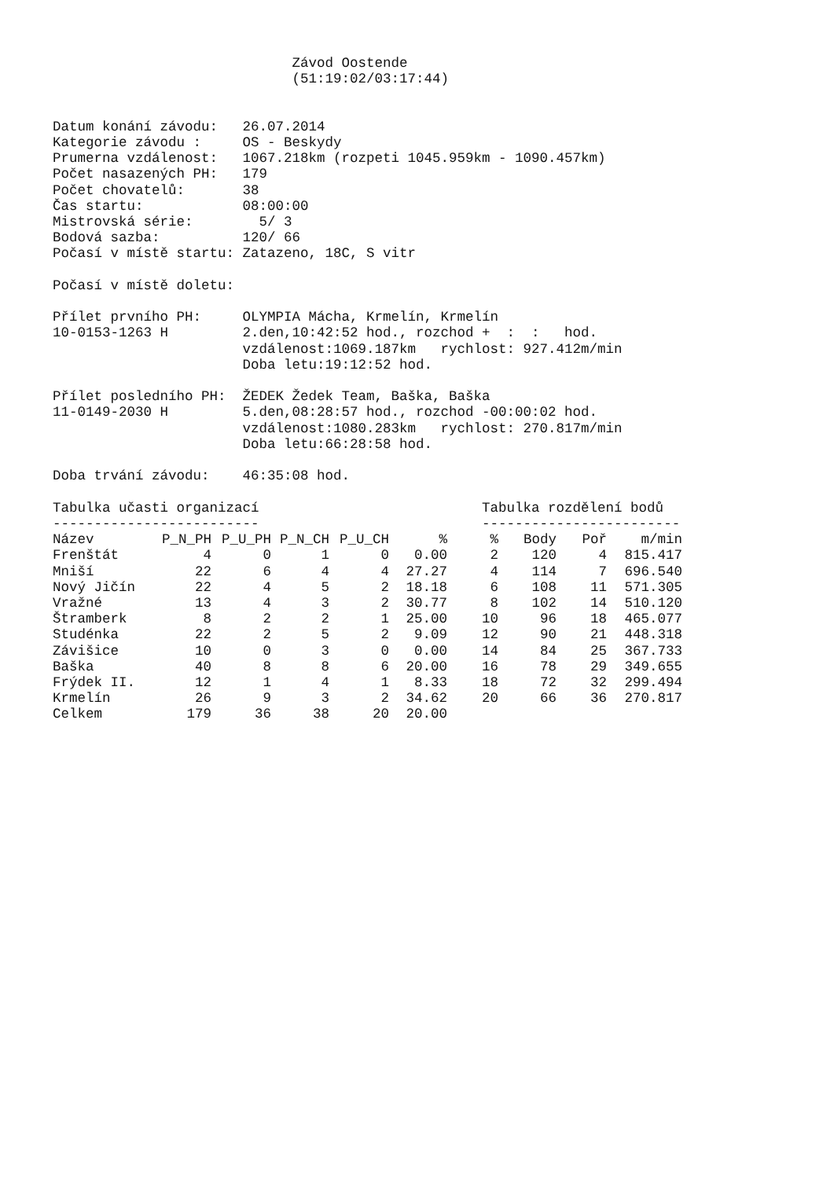Závod Oostende
                             (51:19:02/03:17:44)


Datum konání závodu:   26.07.2014
Kategorie závodu :     OS - Beskydy
Prumerna vzdálenost:   1067.218km (rozpeti 1045.959km - 1090.457km)
Počet nasazených PH:   179
Počet chovatelů:       38
Čas startu:            08:00:00
Mistrovská série:        5/ 3
Bodová sazba:          120/ 66
Počasí v místě startu: Zatazeno, 18C, S vitr

Počasí v místě doletu:

Přílet prvního PH:     OLYMPIA Mácha, Krmelín, Krmelín
10-0153-1263 H         2.den,10:42:52 hod., rozchod +  :  :   hod.
                       vzdálenost:1069.187km   rychlost: 927.412m/min
                       Doba letu:19:12:52 hod.

Přílet posledního PH:  ŽEDEK Žedek Team, Baška, Baška
11-0149-2030 H         5.den,08:28:57 hod., rozchod -00:00:02 hod.
                       vzdálenost:1080.283km   rychlost: 270.817m/min
                       Doba letu:66:28:58 hod.

Doba trvání závodu:    46:35:08 hod.

Tabulka učasti organizací                           Tabulka rozdělení bodů
-------------------------                           ------------------------
| Název | P_N_PH | P_U_PH | P_N_CH | P_U_CH | % | | % | Body | Poř | m/min |
| --- | --- | --- | --- | --- | --- | --- | --- | --- | --- | --- |
| Frenštát | 4 | 0 | 1 | 0 | 0.00 | | 2 | 120 | 4 | 815.417 |
| Mniší | 22 | 6 | 4 | 4 | 27.27 | | 4 | 114 | 7 | 696.540 |
| Nový Jičín | 22 | 4 | 5 | 2 | 18.18 | | 6 | 108 | 11 | 571.305 |
| Vražné | 13 | 4 | 3 | 2 | 30.77 | | 8 | 102 | 14 | 510.120 |
| Štramberk | 8 | 2 | 2 | 1 | 25.00 | | 10 | 96 | 18 | 465.077 |
| Studénka | 22 | 2 | 5 | 2 | 9.09 | | 12 | 90 | 21 | 448.318 |
| Závišice | 10 | 0 | 3 | 0 | 0.00 | | 14 | 84 | 25 | 367.733 |
| Baška | 40 | 8 | 8 | 6 | 20.00 | | 16 | 78 | 29 | 349.655 |
| Frýdek II. | 12 | 1 | 4 | 1 | 8.33 | | 18 | 72 | 32 | 299.494 |
| Krmelín | 26 | 9 | 3 | 2 | 34.62 | | 20 | 66 | 36 | 270.817 |
| Celkem | 179 | 36 | 38 | 20 | 20.00 | | | | | |